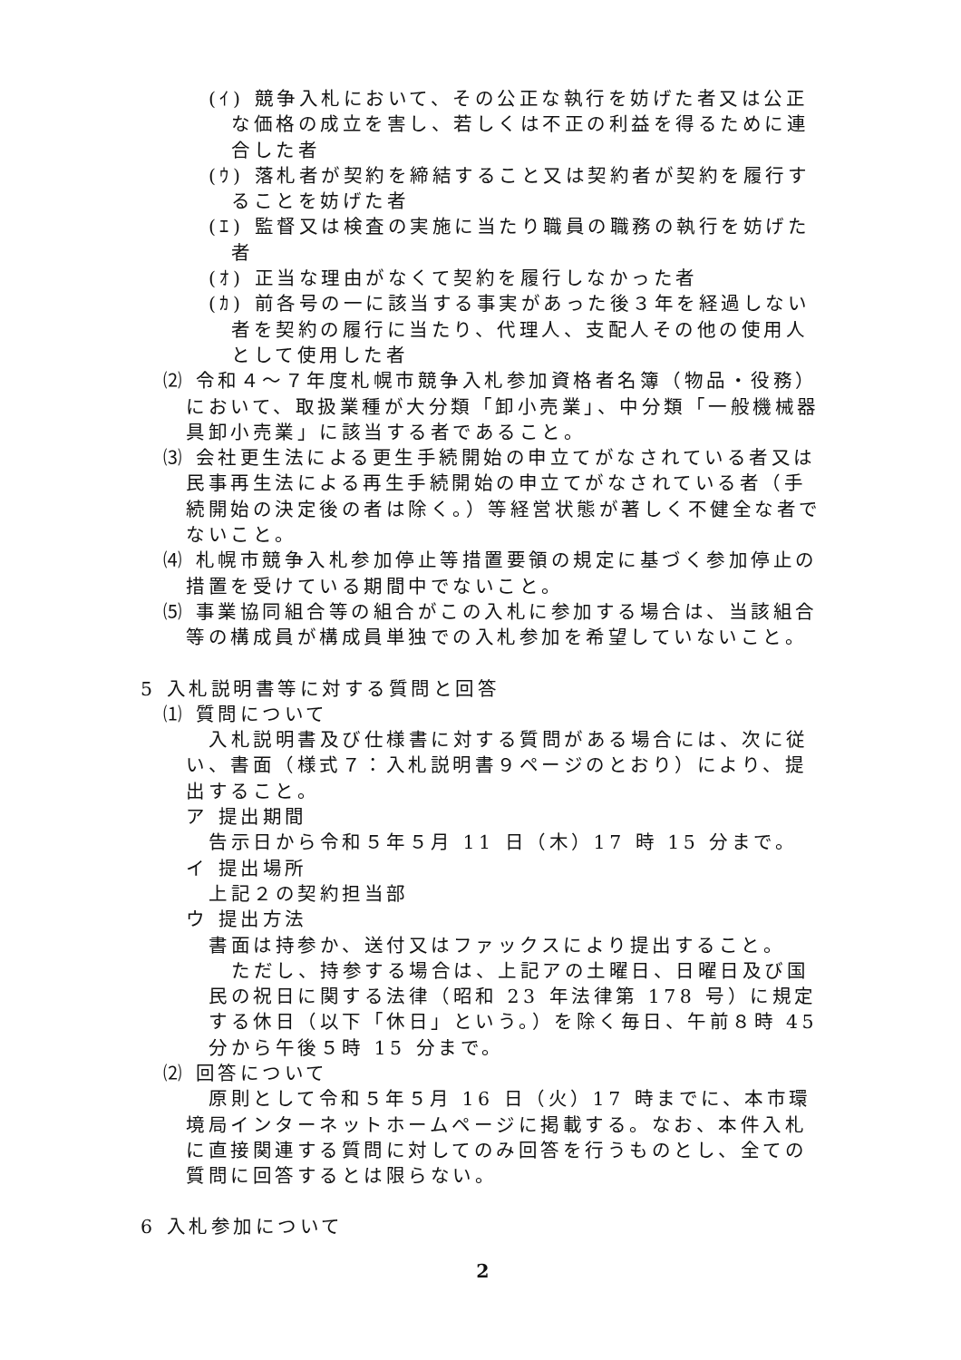(ｲ) 競争入札において、その公正な執行を妨げた者又は公正な価格の成立を害し、若しくは不正の利益を得るために連合した者
(ｳ) 落札者が契約を締結すること又は契約者が契約を履行することを妨げた者
(ｴ) 監督又は検査の実施に当たり職員の職務の執行を妨げた者
(ｵ) 正当な理由がなくて契約を履行しなかった者
(ｶ) 前各号の一に該当する事実があった後３年を経過しない者を契約の履行に当たり、代理人、支配人その他の使用人として使用した者
⑵ 令和４～７年度札幌市競争入札参加資格者名簿（物品・役務）において、取扱業種が大分類「卸小売業」、中分類「一般機械器具卸小売業」に該当する者であること。
⑶ 会社更生法による更生手続開始の申立てがなされている者又は民事再生法による再生手続開始の申立てがなされている者（手続開始の決定後の者は除く。）等経営状態が著しく不健全な者でないこと。
⑷ 札幌市競争入札参加停止等措置要領の規定に基づく参加停止の措置を受けている期間中でないこと。
⑸ 事業協同組合等の組合がこの入札に参加する場合は、当該組合等の構成員が構成員単独での入札参加を希望していないこと。
5 入札説明書等に対する質問と回答
⑴ 質問について
入札説明書及び仕様書に対する質問がある場合には、次に従い、書面（様式７：入札説明書９ページのとおり）により、提出すること。
ア 提出期間
告示日から令和５年５月 11 日（木）17 時 15 分まで。
イ 提出場所
上記２の契約担当部
ウ 提出方法
書面は持参か、送付又はファックスにより提出すること。
ただし、持参する場合は、上記アの土曜日、日曜日及び国民の祝日に関する法律（昭和 23 年法律第 178 号）に規定する休日（以下「休日」という。）を除く毎日、午前８時 45 分から午後５時 15 分まで。
⑵ 回答について
原則として令和５年５月 16 日（火）17 時までに、本市環境局インターネットホームページに掲載する。なお、本件入札に直接関連する質問に対してのみ回答を行うものとし、全ての質問に回答するとは限らない。
6 入札参加について
2